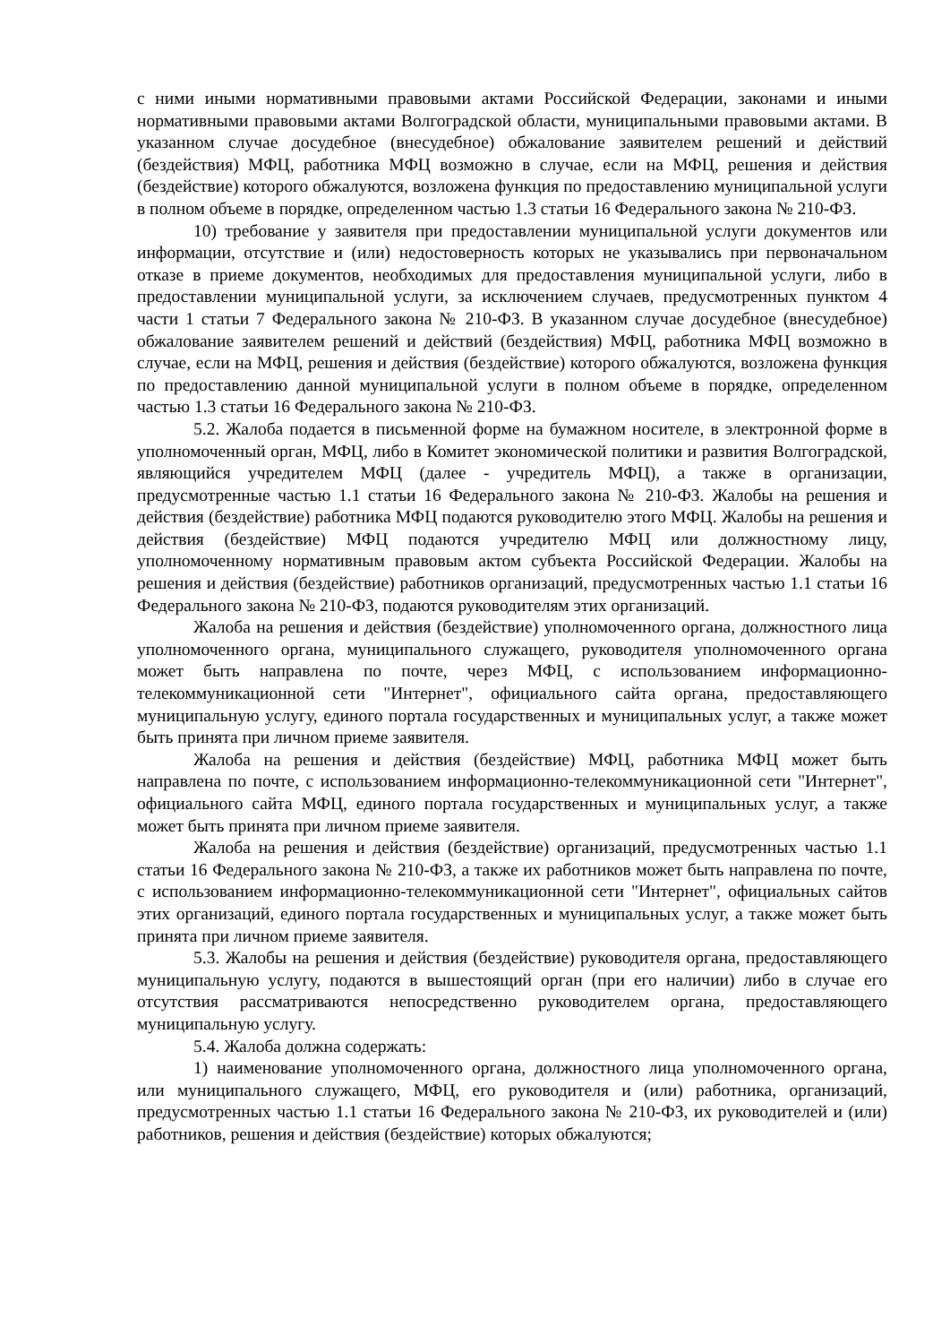с ними иными нормативными правовыми актами Российской Федерации, законами и иными нормативными правовыми актами Волгоградской области, муниципальными правовыми актами. В указанном случае досудебное (внесудебное) обжалование заявителем решений и действий (бездействия) МФЦ, работника МФЦ возможно в случае, если на МФЦ, решения и действия (бездействие) которого обжалуются, возложена функция по предоставлению муниципальной услуги в полном объеме в порядке, определенном частью 1.3 статьи 16 Федерального закона № 210-ФЗ.
10) требование у заявителя при предоставлении муниципальной услуги документов или информации, отсутствие и (или) недостоверность которых не указывались при первоначальном отказе в приеме документов, необходимых для предоставления муниципальной услуги, либо в предоставлении муниципальной услуги, за исключением случаев, предусмотренных пунктом 4 части 1 статьи 7 Федерального закона № 210-ФЗ. В указанном случае досудебное (внесудебное) обжалование заявителем решений и действий (бездействия) МФЦ, работника МФЦ возможно в случае, если на МФЦ, решения и действия (бездействие) которого обжалуются, возложена функция по предоставлению данной муниципальной услуги в полном объеме в порядке, определенном частью 1.3 статьи 16 Федерального закона № 210-ФЗ.
5.2. Жалоба подается в письменной форме на бумажном носителе, в электронной форме в уполномоченный орган, МФЦ, либо в Комитет экономической политики и развития Волгоградской, являющийся учредителем МФЦ (далее - учредитель МФЦ), а также в организации, предусмотренные частью 1.1 статьи 16 Федерального закона № 210-ФЗ. Жалобы на решения и действия (бездействие) работника МФЦ подаются руководителю этого МФЦ. Жалобы на решения и действия (бездействие) МФЦ подаются учредителю МФЦ или должностному лицу, уполномоченному нормативным правовым актом субъекта Российской Федерации. Жалобы на решения и действия (бездействие) работников организаций, предусмотренных частью 1.1 статьи 16 Федерального закона № 210-ФЗ, подаются руководителям этих организаций.
Жалоба на решения и действия (бездействие) уполномоченного органа, должностного лица уполномоченного органа, муниципального служащего, руководителя уполномоченного органа может быть направлена по почте, через МФЦ, с использованием информационно-телекоммуникационной сети "Интернет", официального сайта органа, предоставляющего муниципальную услугу, единого портала государственных и муниципальных услуг, а также может быть принята при личном приеме заявителя.
Жалоба на решения и действия (бездействие) МФЦ, работника МФЦ может быть направлена по почте, с использованием информационно-телекоммуникационной сети "Интернет", официального сайта МФЦ, единого портала государственных и муниципальных услуг, а также может быть принята при личном приеме заявителя.
Жалоба на решения и действия (бездействие) организаций, предусмотренных частью 1.1 статьи 16 Федерального закона № 210-ФЗ, а также их работников может быть направлена по почте, с использованием информационно-телекоммуникационной сети "Интернет", официальных сайтов этих организаций, единого портала государственных и муниципальных услуг, а также может быть принята при личном приеме заявителя.
5.3. Жалобы на решения и действия (бездействие) руководителя органа, предоставляющего муниципальную услугу, подаются в вышестоящий орган (при его наличии) либо в случае его отсутствия рассматриваются непосредственно руководителем органа, предоставляющего муниципальную услугу.
5.4. Жалоба должна содержать:
1) наименование уполномоченного органа, должностного лица уполномоченного органа, или муниципального служащего, МФЦ, его руководителя и (или) работника, организаций, предусмотренных частью 1.1 статьи 16 Федерального закона № 210-ФЗ, их руководителей и (или) работников, решения и действия (бездействие) которых обжалуются;